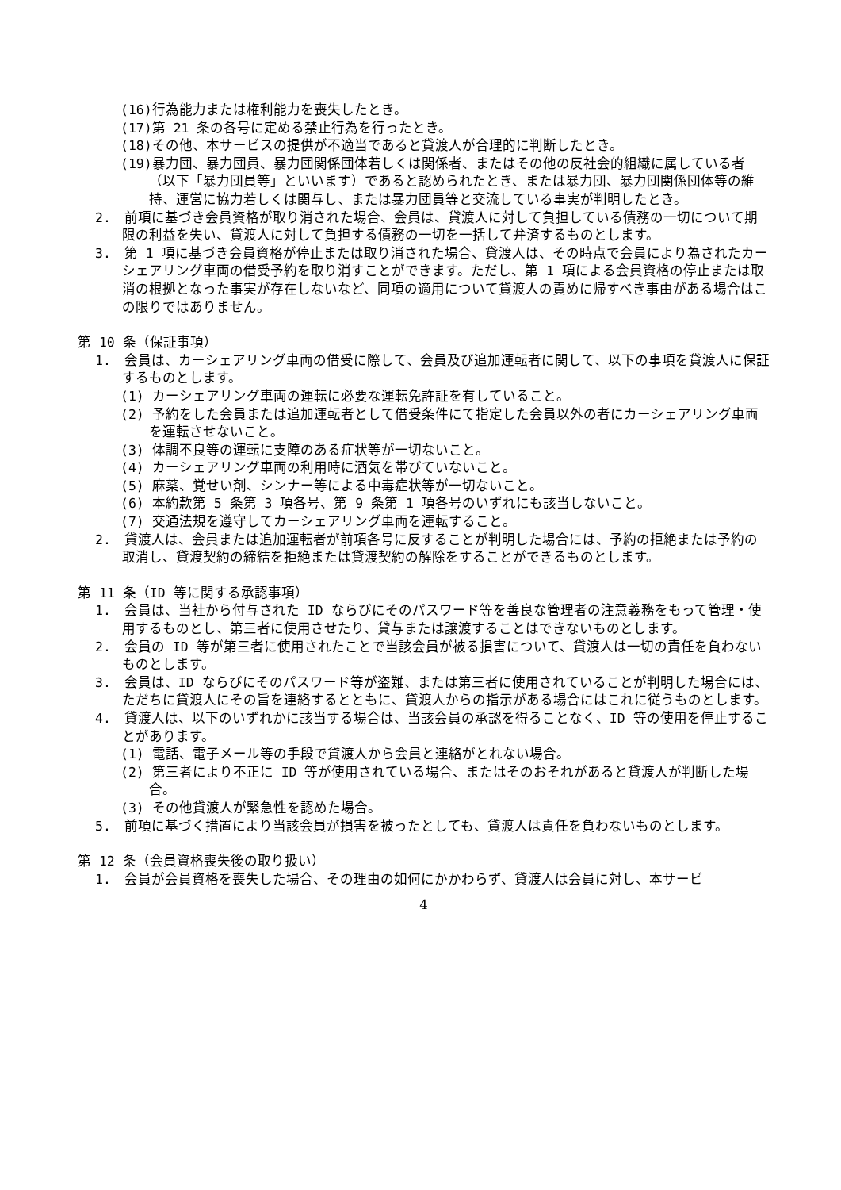(16)行為能力または権利能力を喪失したとき。
(17)第 21 条の各号に定める禁止行為を行ったとき。
(18)その他、本サービスの提供が不適当であると貸渡人が合理的に判断したとき。
(19)暴力団、暴力団員、暴力団関係団体若しくは関係者、またはその他の反社会的組織に属している者（以下「暴力団員等」といいます）であると認められたとき、または暴力団、暴力団関係団体等の維持、運営に協力若しくは関与し、または暴力団員等と交流している事実が判明したとき。
2.　前項に基づき会員資格が取り消された場合、会員は、貸渡人に対して負担している債務の一切について期限の利益を失い、貸渡人に対して負担する債務の一切を一括して弁済するものとします。
3.　第 1 項に基づき会員資格が停止または取り消された場合、貸渡人は、その時点で会員により為されたカーシェアリング車両の借受予約を取り消すことができます。ただし、第 1 項による会員資格の停止または取消の根拠となった事実が存在しないなど、同項の適用について貸渡人の責めに帰すべき事由がある場合はこの限りではありません。
第 10 条（保証事項）
1.　会員は、カーシェアリング車両の借受に際して、会員及び追加運転者に関して、以下の事項を貸渡人に保証するものとします。
(1) カーシェアリング車両の運転に必要な運転免許証を有していること。
(2) 予約をした会員または追加運転者として借受条件にて指定した会員以外の者にカーシェアリング車両を運転させないこと。
(3) 体調不良等の運転に支障のある症状等が一切ないこと。
(4) カーシェアリング車両の利用時に酒気を帯びていないこと。
(5) 麻薬、覚せい剤、シンナー等による中毒症状等が一切ないこと。
(6) 本約款第 5 条第 3 項各号、第 9 条第 1 項各号のいずれにも該当しないこと。
(7) 交通法規を遵守してカーシェアリング車両を運転すること。
2.　貸渡人は、会員または追加運転者が前項各号に反することが判明した場合には、予約の拒絶または予約の取消し、貸渡契約の締結を拒絶または貸渡契約の解除をすることができるものとします。
第 11 条（ID 等に関する承認事項）
1.　会員は、当社から付与された ID ならびにそのパスワード等を善良な管理者の注意義務をもって管理・使用するものとし、第三者に使用させたり、貸与または譲渡することはできないものとします。
2.　会員の ID 等が第三者に使用されたことで当該会員が被る損害について、貸渡人は一切の責任を負わないものとします。
3.　会員は、ID ならびにそのパスワード等が盗難、または第三者に使用されていることが判明した場合には、ただちに貸渡人にその旨を連絡するとともに、貸渡人からの指示がある場合にはこれに従うものとします。
4.　貸渡人は、以下のいずれかに該当する場合は、当該会員の承認を得ることなく、ID 等の使用を停止することがあります。
(1) 電話、電子メール等の手段で貸渡人から会員と連絡がとれない場合。
(2) 第三者により不正に ID 等が使用されている場合、またはそのおそれがあると貸渡人が判断した場合。
(3) その他貸渡人が緊急性を認めた場合。
5.　前項に基づく措置により当該会員が損害を被ったとしても、貸渡人は責任を負わないものとします。
第 12 条（会員資格喪失後の取り扱い）
1.　会員が会員資格を喪失した場合、その理由の如何にかかわらず、貸渡人は会員に対し、本サービ
4